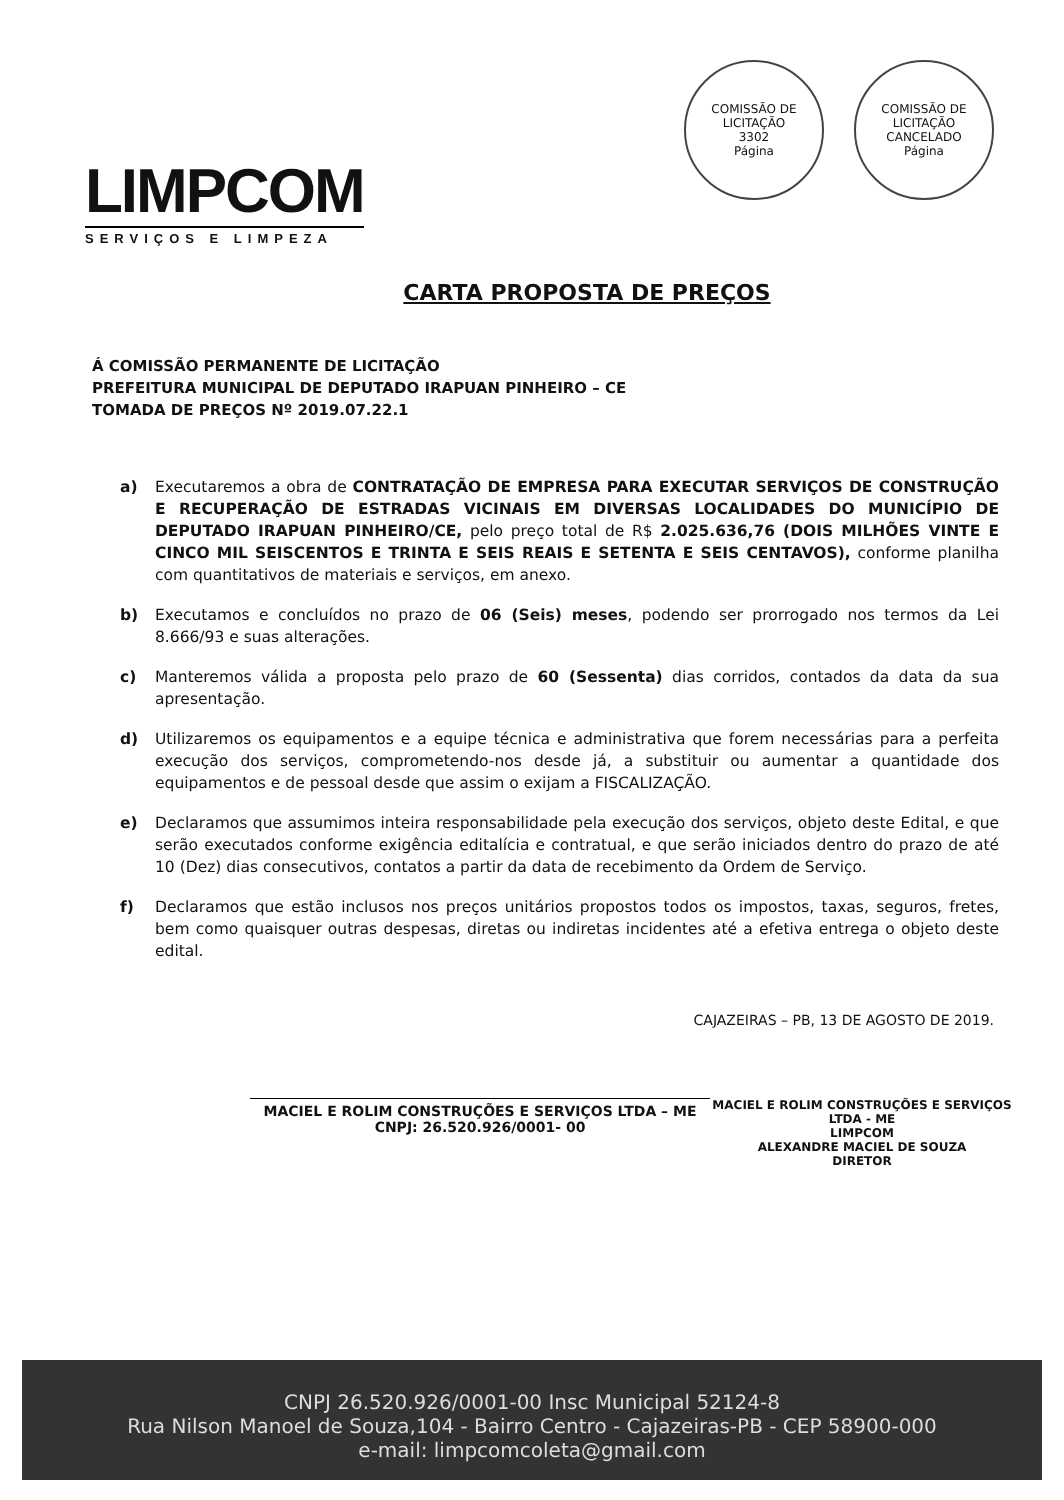LIMPCOM
SERVIÇOS E LIMPEZA
COMISSÃO DE LICITAÇÃO
3302
Página
COMISSÃO DE LICITAÇÃO
CANCELADO
Página
CARTA PROPOSTA DE PREÇOS
Á COMISSÃO PERMANENTE DE LICITAÇÃO
PREFEITURA MUNICIPAL DE DEPUTADO IRAPUAN PINHEIRO – CE
TOMADA DE PREÇOS Nº 2019.07.22.1
a) Executaremos a obra de CONTRATAÇÃO DE EMPRESA PARA EXECUTAR SERVIÇOS DE CONSTRUÇÃO E RECUPERAÇÃO DE ESTRADAS VICINAIS EM DIVERSAS LOCALIDADES DO MUNICÍPIO DE DEPUTADO IRAPUAN PINHEIRO/CE, pelo preço total de R$ 2.025.636,76 (DOIS MILHÕES VINTE E CINCO MIL SEISCENTOS E TRINTA E SEIS REAIS E SETENTA E SEIS CENTAVOS), conforme planilha com quantitativos de materiais e serviços, em anexo.
b) Executamos e concluídos no prazo de 06 (Seis) meses, podendo ser prorrogado nos termos da Lei 8.666/93 e suas alterações.
c) Manteremos válida a proposta pelo prazo de 60 (Sessenta) dias corridos, contados da data da sua apresentação.
d) Utilizaremos os equipamentos e a equipe técnica e administrativa que forem necessárias para a perfeita execução dos serviços, comprometendo-nos desde já, a substituir ou aumentar a quantidade dos equipamentos e de pessoal desde que assim o exijam a FISCALIZAÇÃO.
e) Declaramos que assumimos inteira responsabilidade pela execução dos serviços, objeto deste Edital, e que serão executados conforme exigência editalícia e contratual, e que serão iniciados dentro do prazo de até 10 (Dez) dias consecutivos, contatos a partir da data de recebimento da Ordem de Serviço.
f) Declaramos que estão inclusos nos preços unitários propostos todos os impostos, taxas, seguros, fretes, bem como quaisquer outras despesas, diretas ou indiretas incidentes até a efetiva entrega o objeto deste edital.
CAJAZEIRAS – PB, 13 DE AGOSTO DE 2019.
MACIEL E ROLIM CONSTRUÇÕES E SERVIÇOS LTDA – ME
CNPJ: 26.520.926/0001- 00
MACIEL E ROLIM CONSTRUÇÕES E SERVIÇOS LTDA - ME
LIMPCOM
ALEXANDRE MACIEL DE SOUZA
DIRETOR
CNPJ 26.520.926/0001-00 Insc Municipal 52124-8
Rua Nilson Manoel de Souza,104 - Bairro Centro - Cajazeiras-PB - CEP 58900-000
e-mail: limpcomcoleta@gmail.com